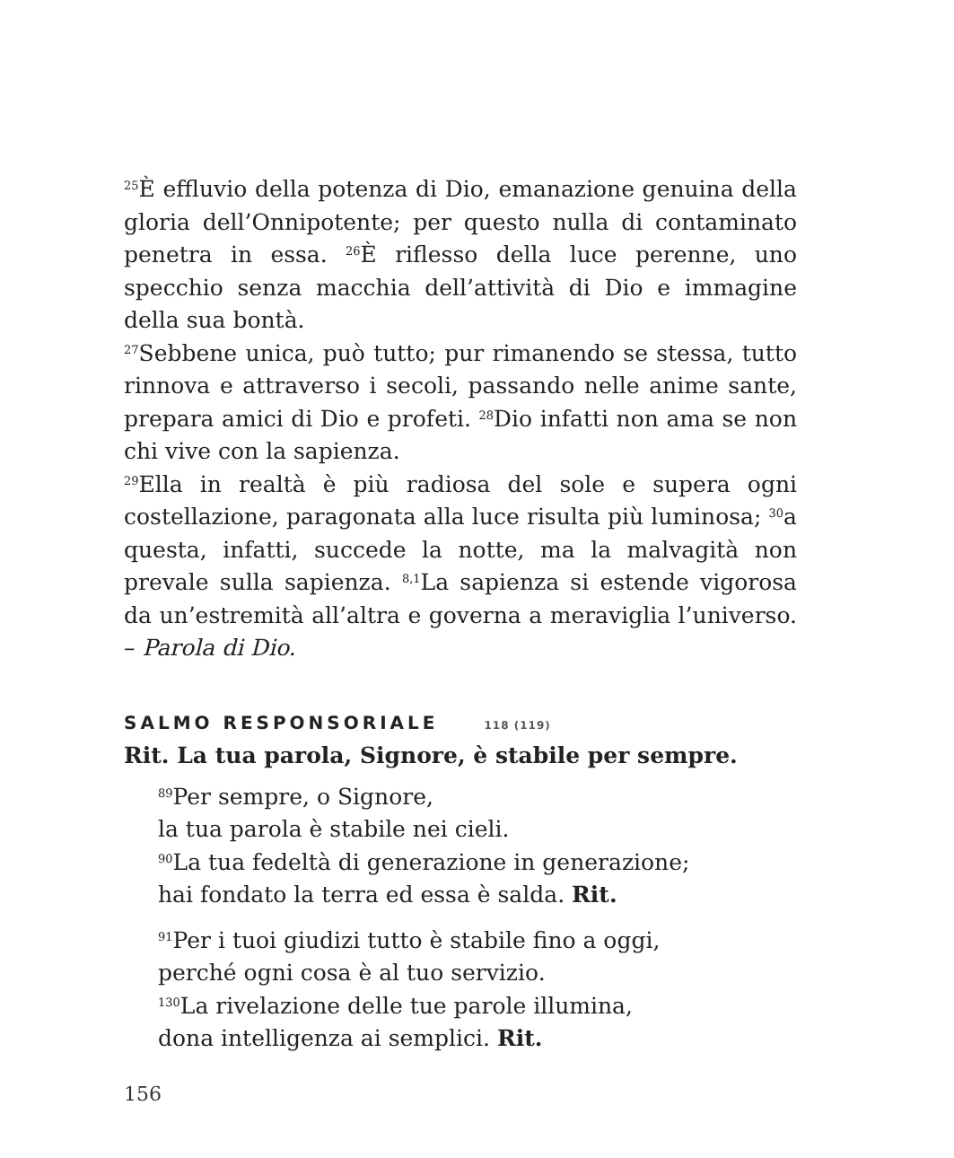<sup>25</sup> È effluvio della potenza di Dio, emanazione genuina della gloria dell’Onnipotente; per questo nulla di contaminato penetra in essa. <sup>26</sup>È riflesso della luce perenne, uno specchio senza macchia dell’attività di Dio e immagine della sua bontà.
<sup>27</sup> Sebbene unica, può tutto; pur rimanendo se stessa, tutto rinnova e attraverso i secoli, passando nelle anime sante, prepara amici di Dio e profeti. <sup>28</sup>Dio infatti non ama se non chi vive con la sapienza.
<sup>29</sup> Ella in realtà è più radiosa del sole e supera ogni costellazione, paragonata alla luce risulta più luminosa; <sup>30</sup>a questa, infatti, succede la notte, ma la malvagità non prevale sulla sapienza. <sup>8,1</sup>La sapienza si estende vigorosa da un’estremità all’altra e governa a meraviglia l’universo. – Parola di Dio.
SALMO RESPONSORIALE 118 (119)
Rit. La tua parola, Signore, è stabile per sempre.
<sup>89</sup> Per sempre, o Signore,
la tua parola è stabile nei cieli.
<sup>90</sup>La tua fedeltà di generazione in generazione;
hai fondato la terra ed essa è salda. Rit.
<sup>91</sup> Per i tuoi giudizi tutto è stabile fino a oggi,
perché ogni cosa è al tuo servizio.
<sup>130</sup>La rivelazione delle tue parole illumina,
dona intelligenza ai semplici. Rit.
156